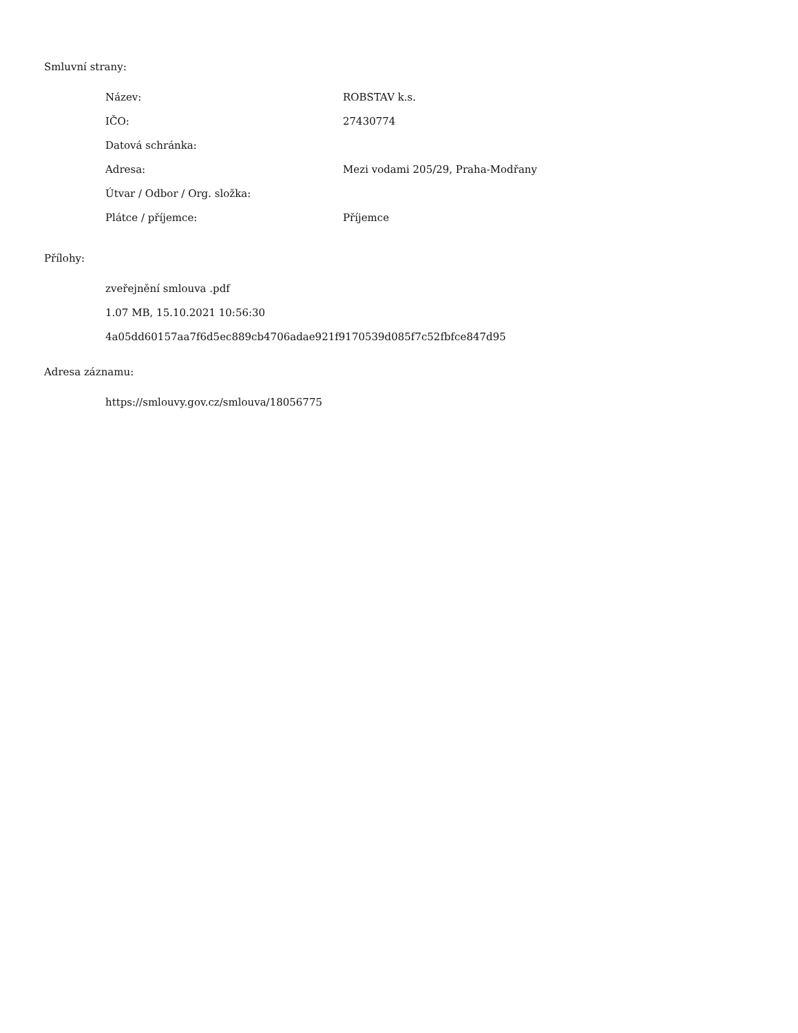Smluvní strany:
| Název: | ROBSTAV k.s. |
| IČO: | 27430774 |
| Datová schránka: | |
| Adresa: | Mezi vodami 205/29, Praha-Modřany |
| Útvar / Odbor / Org. složka: | |
| Plátce / příjemce: | Příjemce |
Přílohy:
zveřejnění smlouva .pdf
1.07 MB, 15.10.2021 10:56:30
4a05dd60157aa7f6d5ec889cb4706adae921f9170539d085f7c52fbfce847d95
Adresa záznamu:
https://smlouvy.gov.cz/smlouva/18056775